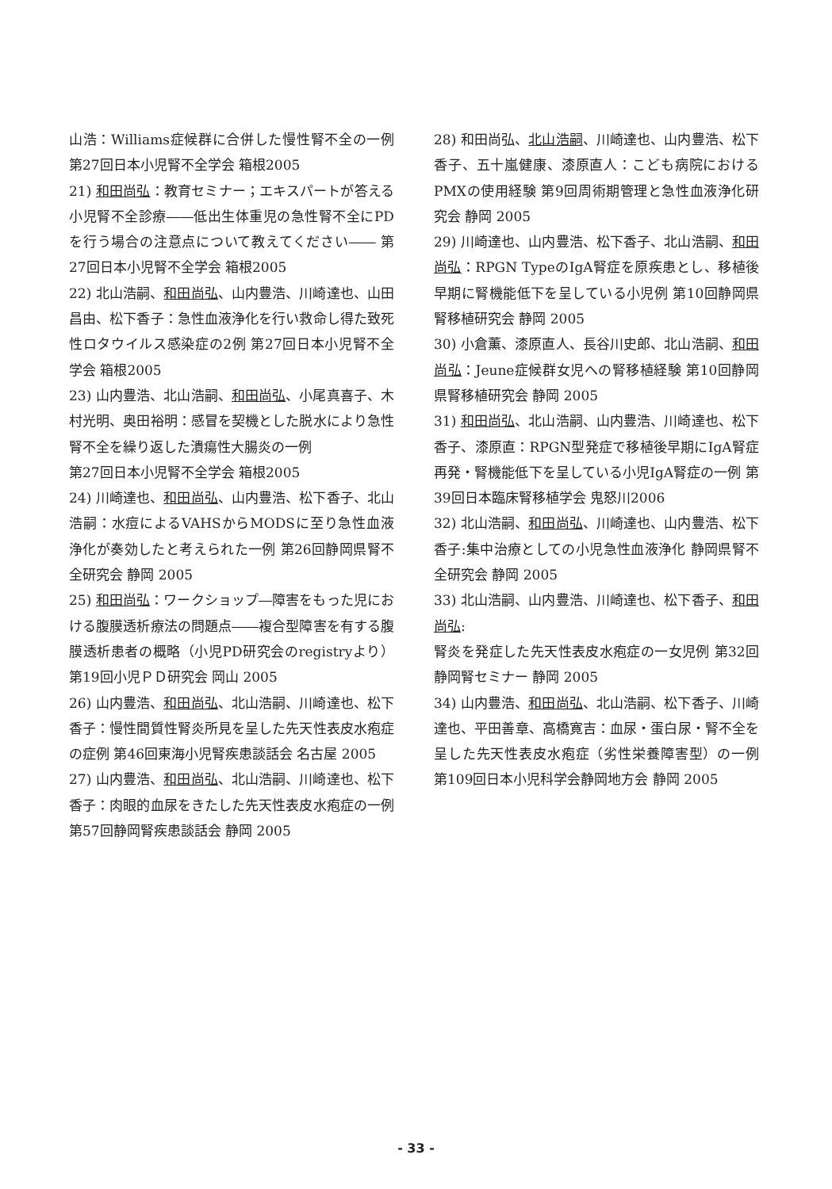山浩：Williams症候群に合併した慢性腎不全の一例 第27回日本小児腎不全学会 箱根2005
21) 和田尚弘：教育セミナー；エキスパートが答える小児腎不全診療――低出生体重児の急性腎不全にPDを行う場合の注意点について教えてください―― 第27回日本小児腎不全学会 箱根2005
22) 北山浩嗣、和田尚弘、山内豊浩、川崎達也、山田昌由、松下香子：急性血液浄化を行い救命し得た致死性ロタウイルス感染症の2例 第27回日本小児腎不全学会 箱根2005
23) 山内豊浩、北山浩嗣、和田尚弘、小尾真喜子、木村光明、奥田裕明：感冒を契機とした脱水により急性腎不全を繰り返した潰瘍性大腸炎の一例
第27回日本小児腎不全学会 箱根2005
24) 川崎達也、和田尚弘、山内豊浩、松下香子、北山浩嗣：水痘によるVAHSからMODSに至り急性血液浄化が奏効したと考えられた一例 第26回静岡県腎不全研究会 静岡 2005
25) 和田尚弘：ワークショップ―障害をもった児における腹膜透析療法の問題点――複合型障害を有する腹膜透析患者の概略（小児PD研究会のregistryより） 第19回小児ＰＤ研究会 岡山 2005
26) 山内豊浩、和田尚弘、北山浩嗣、川崎達也、松下香子：慢性間質性腎炎所見を呈した先天性表皮水疱症の症例 第46回東海小児腎疾患談話会 名古屋 2005
27) 山内豊浩、和田尚弘、北山浩嗣、川崎達也、松下香子：肉眼的血尿をきたした先天性表皮水疱症の一例 第57回静岡腎疾患談話会 静岡 2005
28) 和田尚弘、北山浩嗣、川崎達也、山内豊浩、松下香子、五十嵐健康、漆原直人：こども病院におけるPMXの使用経験 第9回周術期管理と急性血液浄化研究会 静岡 2005
29) 川崎達也、山内豊浩、松下香子、北山浩嗣、和田尚弘：RPGN TypeのIgA腎症を原疾患とし、移植後早期に腎機能低下を呈している小児例 第10回静岡県腎移植研究会 静岡 2005
30) 小倉薫、漆原直人、長谷川史郎、北山浩嗣、和田尚弘：Jeune症候群女児への腎移植経験 第10回静岡県腎移植研究会 静岡 2005
31) 和田尚弘、北山浩嗣、山内豊浩、川崎達也、松下香子、漆原直：RPGN型発症で移植後早期にIgA腎症再発・腎機能低下を呈している小児IgA腎症の一例 第39回日本臨床腎移植学会 鬼怒川2006
32) 北山浩嗣、和田尚弘、川崎達也、山内豊浩、松下香子:集中治療としての小児急性血液浄化 静岡県腎不全研究会 静岡 2005
33) 北山浩嗣、山内豊浩、川崎達也、松下香子、和田尚弘:
腎炎を発症した先天性表皮水疱症の一女児例 第32回静岡腎セミナー 静岡 2005
34) 山内豊浩、和田尚弘、北山浩嗣、松下香子、川崎達也、平田善章、高橋寛吉：血尿・蛋白尿・腎不全を呈した先天性表皮水疱症（劣性栄養障害型）の一例 第109回日本小児科学会静岡地方会 静岡 2005
- 33 -